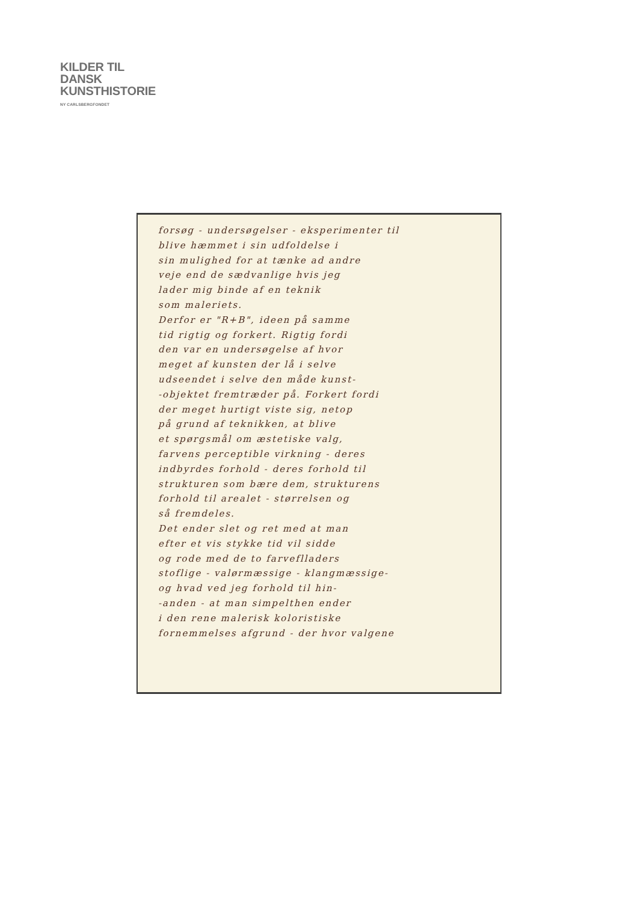KILDER TIL
DANSK
KUNSTHISTORIE
NY CARLSBERGFONDET
forsøg - undersøgelser - eksperimenter til
blive hæmmet i sin udfoldelse i
sin mulighed for at tænke ad andre
veje end de sædvanlige hvis jeg
lader mig binde af en teknik
som maleriets.
Derfor er "R+B", ideen på samme
tid rigtig og forkert. Rigtig fordi
den var en undersøgelse af hvor
meget af kunsten der lå i selve
udseendet i selve den måde kunst-
-objektet fremtræder på. Forkert fordi
der meget hurtigt viste sig, netop
på grund af teknikken, at blive
et spørgsmål om æstetiske valg,
farvens perceptible virkning - deres
indbyrdes forhold - deres forhold til
strukturen som bære dem, strukturens
forhold til arealet - størrelsen og
så fremdeles.
Det ender slet og ret med at man
efter et vis stykke tid vil sidde
og rode med de to farveflladers
stoflige - valørmæssige - klangmæssige-
og hvad ved jeg forhold til hin-
-anden - at man simpelthen ender
i den rene malerisk koloristiske
fornemmelses afgrund - der hvor valgene